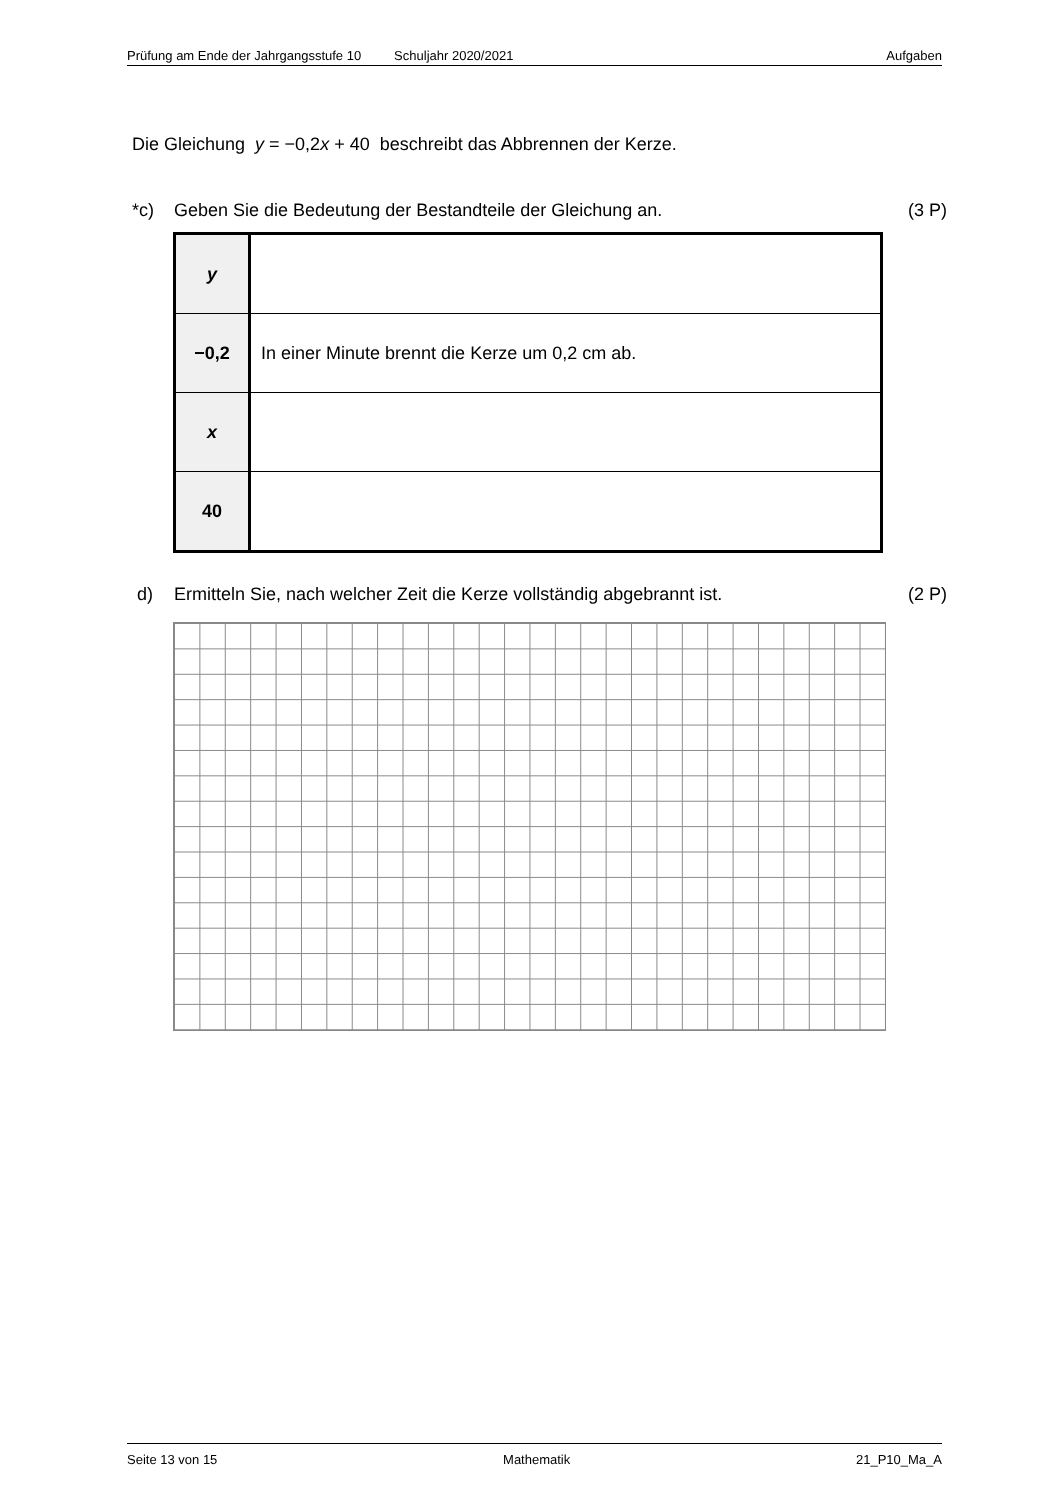Prüfung am Ende der Jahrgangsstufe 10 Schuljahr 2020/2021 Aufgaben
Die Gleichung y = −0,2x + 40 beschreibt das Abbrennen der Kerze.
*c) Geben Sie die Bedeutung der Bestandteile der Gleichung an. (3 P)
| y | |
| −0,2 | In einer Minute brennt die Kerze um 0,2 cm ab. |
| x | |
| 40 | |
d) Ermitteln Sie, nach welcher Zeit die Kerze vollständig abgebrannt ist. (2 P)
Seite 13 von 15 Mathematik 21_P10_Ma_A